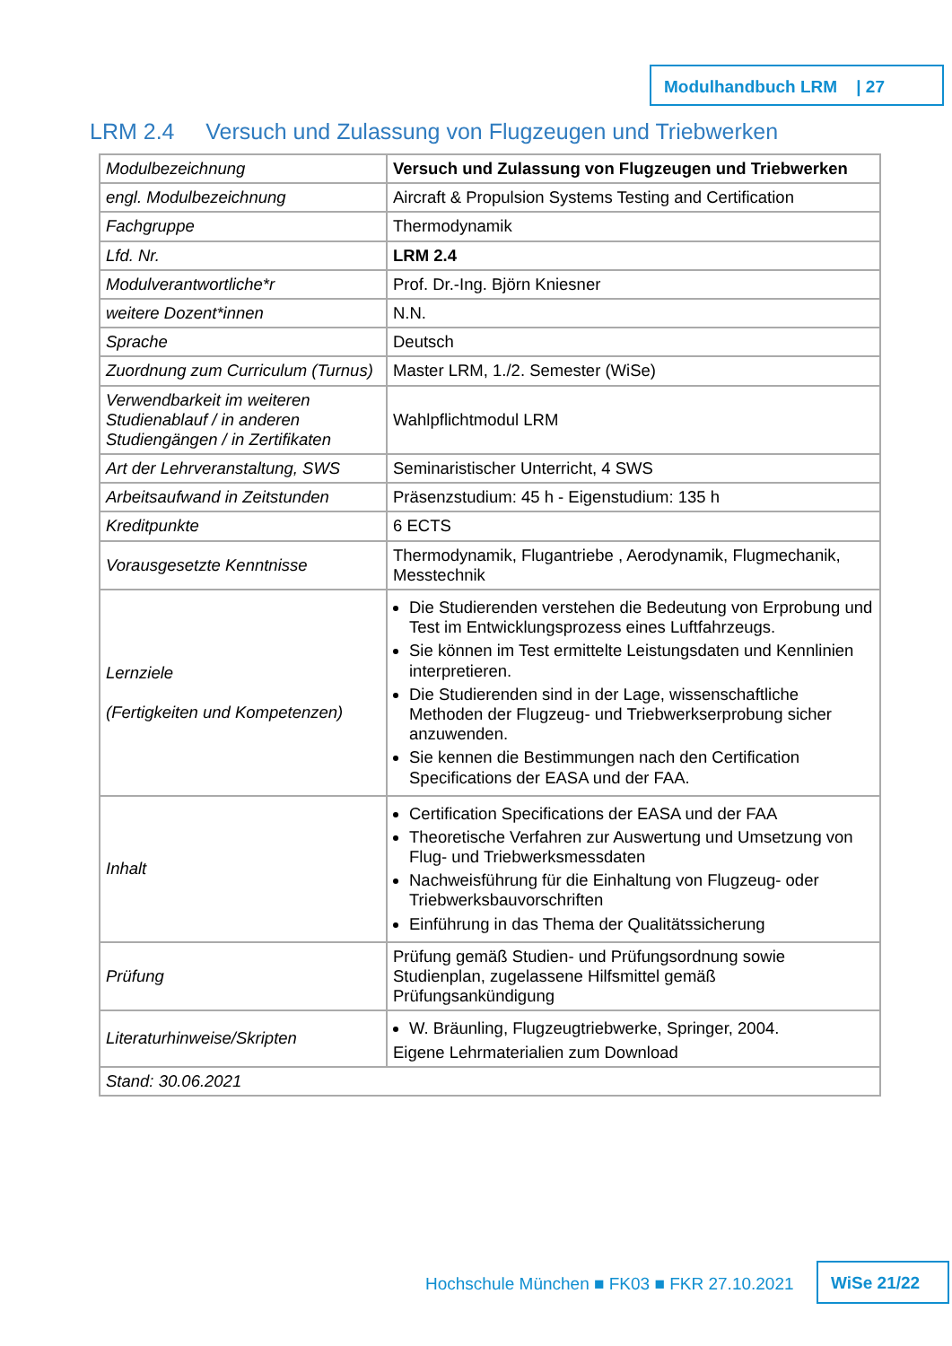Modulhandbuch LRM | 27
LRM 2.4 Versuch und Zulassung von Flugzeugen und Triebwerken
| Modulbezeichnung | Versuch und Zulassung von Flugzeugen und Triebwerken |
| engl. Modulbezeichnung | Aircraft & Propulsion Systems Testing and Certification |
| Fachgruppe | Thermodynamik |
| Lfd. Nr. | LRM 2.4 |
| Modulverantwortliche*r | Prof. Dr.-Ing. Björn Kniesner |
| weitere Dozent*innen | N.N. |
| Sprache | Deutsch |
| Zuordnung zum Curriculum (Turnus) | Master LRM, 1./2. Semester (WiSe) |
| Verwendbarkeit im weiteren Studienablauf / in anderen Studiengängen / in Zertifikaten | Wahlpflichtmodul LRM |
| Art der Lehrveranstaltung, SWS | Seminaristischer Unterricht, 4 SWS |
| Arbeitsaufwand in Zeitstunden | Präsenzstudium: 45 h - Eigenstudium: 135 h |
| Kreditpunkte | 6 ECTS |
| Vorausgesetzte Kenntnisse | Thermodynamik, Flugantriebe , Aerodynamik, Flugmechanik, Messtechnik |
| Lernziele (Fertigkeiten und Kompetenzen) | Die Studierenden verstehen die Bedeutung von Erprobung und Test im Entwicklungsprozess eines Luftfahrzeugs. Sie können im Test ermittelte Leistungsdaten und Kennlinien interpretieren. Die Studierenden sind in der Lage, wissenschaftliche Methoden der Flugzeug- und Triebwerkserprobung sicher anzuwenden. Sie kennen die Bestimmungen nach den Certification Specifications der EASA und der FAA. |
| Inhalt | Certification Specifications der EASA und der FAA Theoretische Verfahren zur Auswertung und Umsetzung von Flug- und Triebwerksmessdaten Nachweisführung für die Einhaltung von Flugzeug- oder Triebwerksbauvorschriften Einführung in das Thema der Qualitätssicherung |
| Prüfung | Prüfung gemäß Studien- und Prüfungsordnung sowie Studienplan, zugelassene Hilfsmittel gemäß Prüfungsankündigung |
| Literaturhinweise/Skripten | W. Bräunling, Flugzeugtriebwerke, Springer, 2004. Eigene Lehrmaterialien zum Download |
| Stand: 30.06.2021 | |
Hochschule München ■ FK03 ■ FKR 27.10.2021
WiSe 21/22